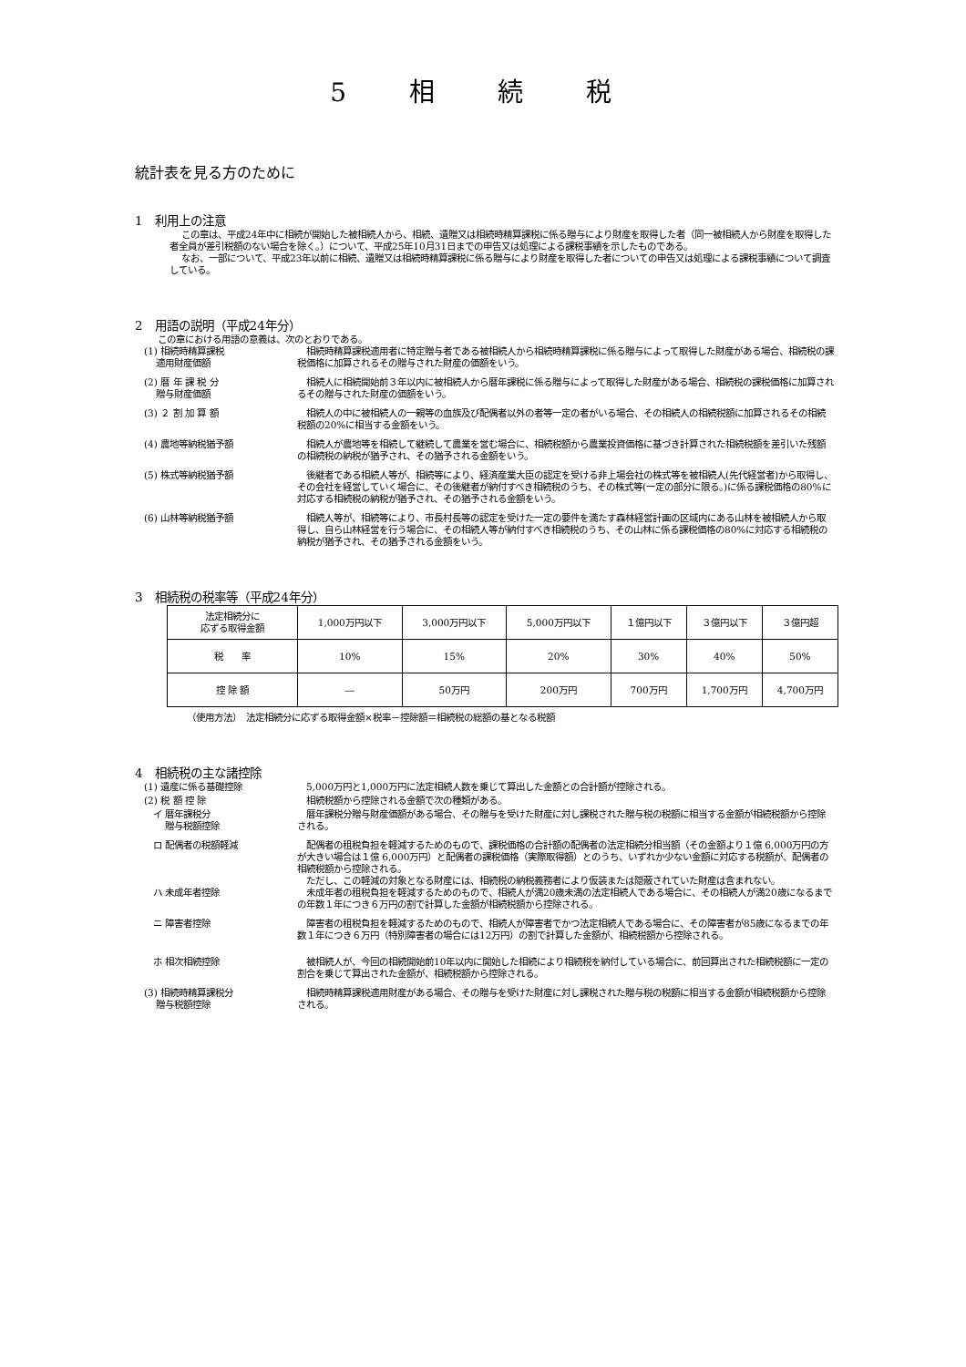5 相 続 税
統計表を見る方のために
1　利用上の注意
この章は、平成24年中に相続が開始した被相続人から、相続、遺贈又は相続時精算課税に係る贈与により財産を取得した者（同一被相続人から財産を取得した者全員が差引税額のない場合を除く。）について、平成25年10月31日までの申告又は処理による課税事績を示したものである。
なお、一部について、平成23年以前に相続、遺贈又は相続時精算課税に係る贈与により財産を取得した者についての申告又は処理による課税事績について調査している。
2　用語の説明（平成24年分）
この章における用語の意義は、次のとおりである。
(1) 相続時精算課税
　 適用財産価額
　相続時精算課税適用者に特定贈与者である被相続人から相続時精算課税に係る贈与によって取得した財産がある場合、相続税の課税価格に加算されるその贈与された財産の価額をいう。
(2) 暦 年 課 税 分
　 贈与財産価額
　相続人に相続開始前３年以内に被相続人から暦年課税に係る贈与によって取得した財産がある場合、相続税の課税価格に加算されるその贈与された財産の価額をいう。
(3) ２ 割 加 算 額 　相続人の中に被相続人の一親等の血族及び配偶者以外の者等一定の者がいる場合、その相続人の相続税額に加算されるその相続税額の20%に相当する金額をいう。
(4) 農地等納税猶予額 　相続人が農地等を相続して継続して農業を営む場合に、相続税額から農業投資価格に基づき計算された相続税額を差引いた残額の相続税の納税が猶予され、その猶予される金額をいう。
(5) 株式等納税猶予額 　後継者である相続人等が、相続等により、経済産業大臣の認定を受ける非上場会社の株式等を被相続人(先代経営者)から取得し、その会社を経営していく場合に、その後継者が納付すべき相続税のうち、その株式等(一定の部分に限る。)に係る課税価格の80%に対応する相続税の納税が猶予され、その猶予される金額をいう。
(6) 山林等納税猶予額 　相続人等が、相続等により、市長村長等の認定を受けた一定の要件を満たす森林経営計画の区域内にある山林を被相続人から取得し、自ら山林経営を行う場合に、その相続人等が納付すべき相続税のうち、その山林に係る課税価格の80%に対応する相続税の納税が猶予され、その猶予される金額をいう。
3　相続税の税率等（平成24年分）
| 法定相続分に 応ずる取得金額 | 1,000万円以下 | 3,000万円以下 | 5,000万円以下 | １億円以下 | ３億円以下 | ３億円超 |
| 税 率 | 10% | 15% | 20% | 30% | 40% | 50% |
| 控 除 額 | ― | 50万円 | 200万円 | 700万円 | 1,700万円 | 4,700万円 |
（使用方法）　法定相続分に応ずる取得金額×税率－控除額＝相続税の総額の基となる税額
4　相続税の主な諸控除
(1) 遺産に係る基礎控除 　5,000万円と1,000万円に法定相続人数を乗じて算出した金額との合計額が控除される。
(2) 税 額 控 除 　相続税額から控除される金額で次の種類がある。
　イ 暦年課税分
　　 贈与税額控除
　暦年課税分贈与財産価額がある場合、その贈与を受けた財産に対し課税された贈与税の税額に相当する金額が相続税額から控除される。
　ロ 配偶者の税額軽減 　配偶者の租税負担を軽減するためのもので、課税価格の合計額の配偶者の法定相続分相当額（その金額より１億 6,000万円の方が大きい場合は１億 6,000万円）と配偶者の課税価格（実際取得額）とのうち、いずれか少ない金額に対応する税額が、配偶者の相続税額から控除される。
　ただし、この軽減の対象となる財産には、相続税の納税義務者により仮装または隠蔽されていた財産は含まれない。
　ハ 未成年者控除 　未成年者の租税負担を軽減するためのもので、相続人が満20歳未満の法定相続人である場合に、その相続人が満20歳になるまでの年数１年につき６万円の割で計算した金額が相続税額から控除される。
　ニ 障害者控除 　障害者の租税負担を軽減するためのもので、相続人が障害者でかつ法定相続人である場合に、その障害者が85歳になるまでの年数１年につき６万円（特別障害者の場合には12万円）の割で計算した金額が、相続税額から控除される。
　ホ 相次相続控除 　被相続人が、今回の相続開始前10年以内に開始した相続により相続税を納付している場合に、前回算出された相続税額に一定の割合を乗じて算出された金額が、相続税額から控除される。
(3) 相続時精算課税分
　 贈与税額控除
　相続時精算課税適用財産がある場合、その贈与を受けた財産に対し課税された贈与税の税額に相当する金額が相続税額から控除される。